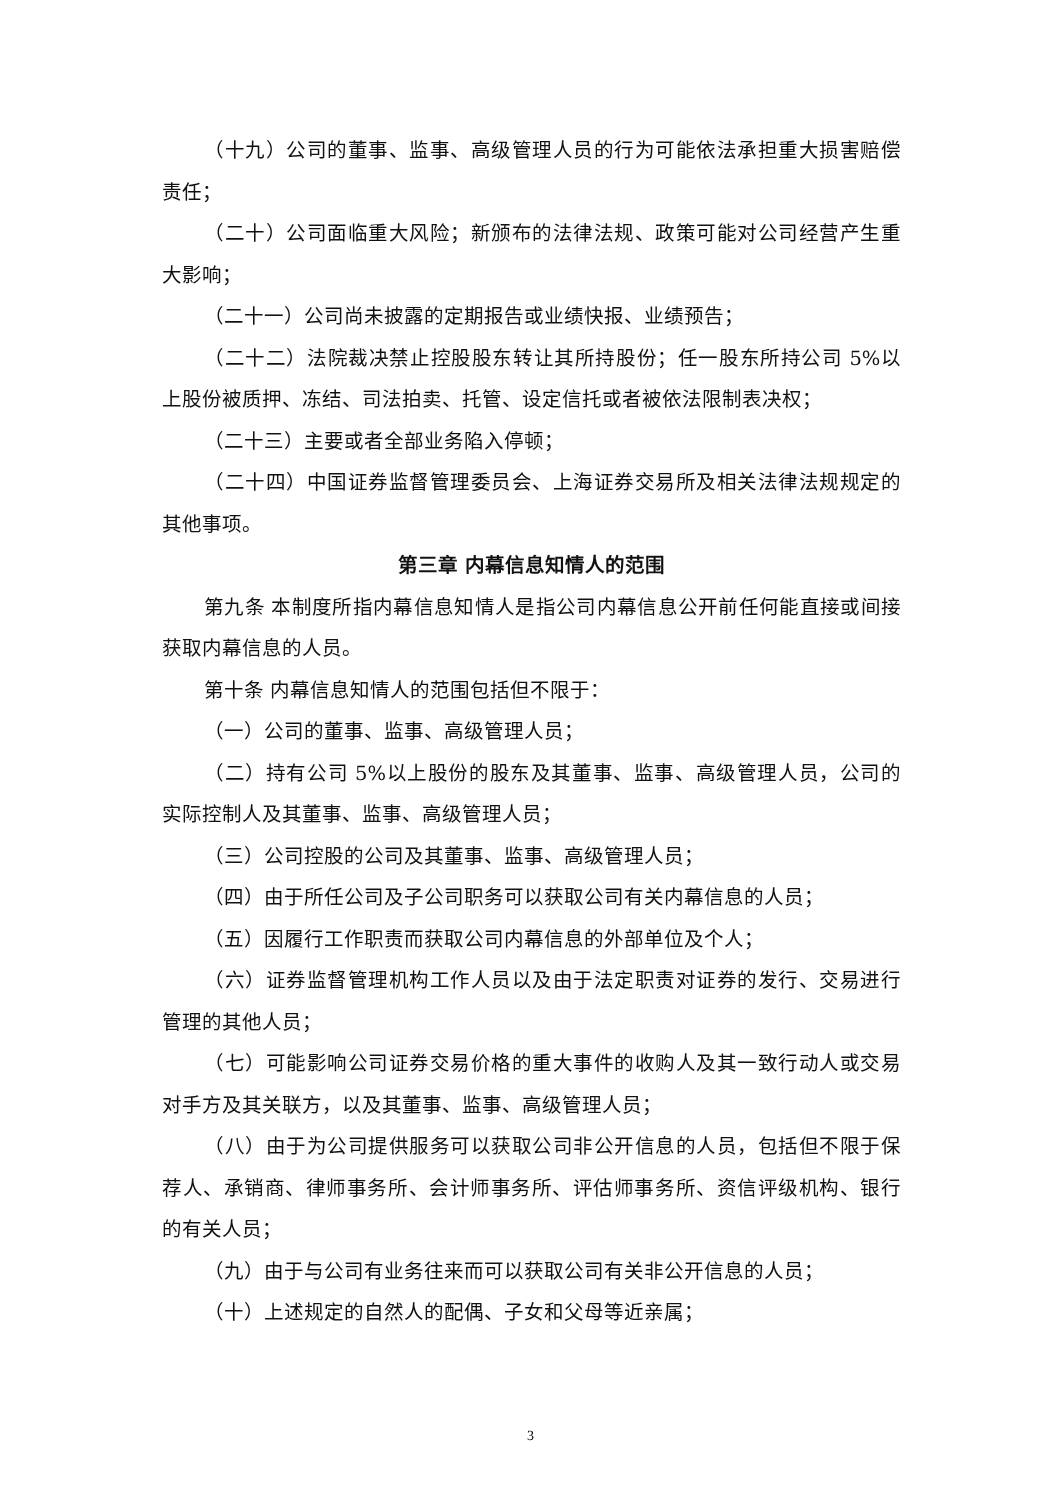（十九）公司的董事、监事、高级管理人员的行为可能依法承担重大损害赔偿责任；
（二十）公司面临重大风险；新颁布的法律法规、政策可能对公司经营产生重大影响；
（二十一）公司尚未披露的定期报告或业绩快报、业绩预告；
（二十二）法院裁决禁止控股股东转让其所持股份；任一股东所持公司 5%以上股份被质押、冻结、司法拍卖、托管、设定信托或者被依法限制表决权；
（二十三）主要或者全部业务陷入停顿；
（二十四）中国证券监督管理委员会、上海证券交易所及相关法律法规规定的其他事项。
第三章 内幕信息知情人的范围
第九条 本制度所指内幕信息知情人是指公司内幕信息公开前任何能直接或间接获取内幕信息的人员。
第十条 内幕信息知情人的范围包括但不限于：
（一）公司的董事、监事、高级管理人员；
（二）持有公司 5%以上股份的股东及其董事、监事、高级管理人员，公司的实际控制人及其董事、监事、高级管理人员；
（三）公司控股的公司及其董事、监事、高级管理人员；
（四）由于所任公司及子公司职务可以获取公司有关内幕信息的人员；
（五）因履行工作职责而获取公司内幕信息的外部单位及个人；
（六）证券监督管理机构工作人员以及由于法定职责对证券的发行、交易进行管理的其他人员；
（七）可能影响公司证券交易价格的重大事件的收购人及其一致行动人或交易对手方及其关联方，以及其董事、监事、高级管理人员；
（八）由于为公司提供服务可以获取公司非公开信息的人员，包括但不限于保荐人、承销商、律师事务所、会计师事务所、评估师事务所、资信评级机构、银行的有关人员；
（九）由于与公司有业务往来而可以获取公司有关非公开信息的人员；
（十）上述规定的自然人的配偶、子女和父母等近亲属；
3